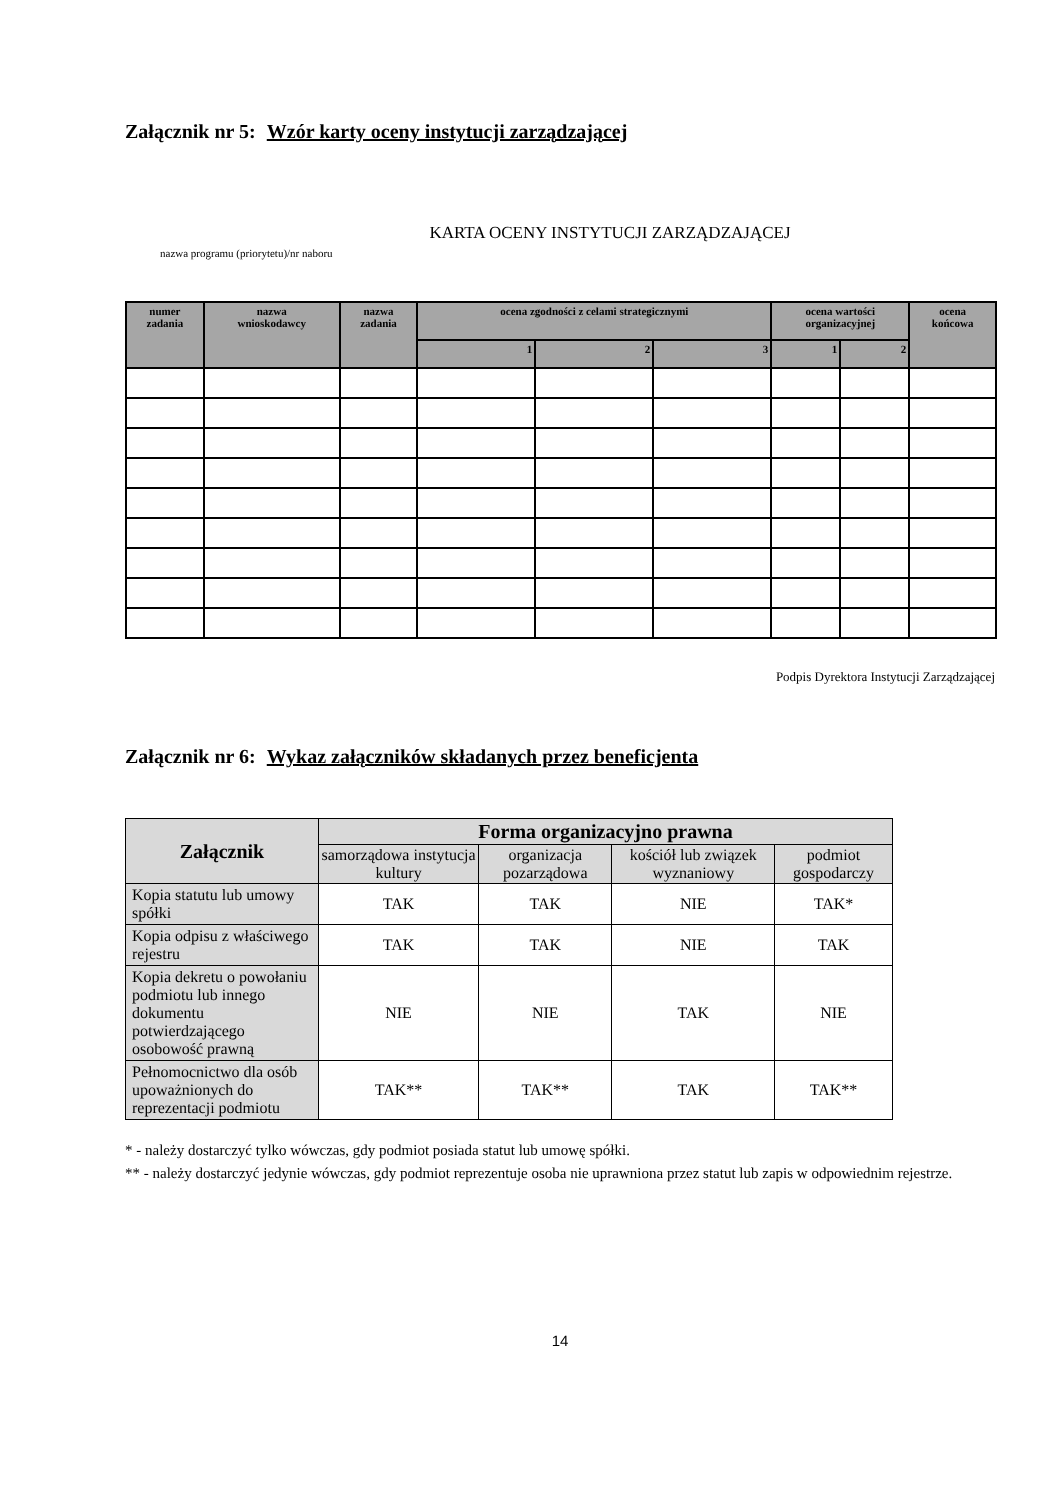Załącznik nr 5: Wzór karty oceny instytucji zarządzającej
KARTA OCENY INSTYTUCJI ZARZĄDZAJĄCEJ
nazwa programu (priorytetu)/nr naboru
| numer zadania | nazwa wnioskodawcy | nazwa zadania | ocena zgodności z celami strategicznymi | | | ocena wartości organizacyjnej | | ocena końcowa |
| --- | --- | --- | --- | --- | --- | --- | --- | --- |
| | | | 1 | 2 | 3 | 1 | 2 | |
Podpis Dyrektora Instytucji Zarządzającej
Załącznik nr 6: Wykaz załączników składanych przez beneficjenta
| Załącznik | Forma organizacyjno prawna | | | |
| --- | --- | --- | --- | --- |
| | samorządowa instytucja kultury | organizacja pozarządowa | kościół lub związek wyznaniowy | podmiot gospodarczy |
| Kopia statutu lub umowy spółki | TAK | TAK | NIE | TAK* |
| Kopia odpisu z właściwego rejestru | TAK | TAK | NIE | TAK |
| Kopia dekretu o powołaniu podmiotu lub innego dokumentu potwierdzającego osobowość prawną | NIE | NIE | TAK | NIE |
| Pełnomocnictwo dla osób upoważnionych do reprezentacji podmiotu | TAK** | TAK** | TAK | TAK** |
* - należy dostarczyć tylko wówczas, gdy podmiot posiada statut lub umowę spółki.
** - należy dostarczyć jedynie wówczas, gdy podmiot reprezentuje osoba nie uprawniona przez statut lub zapis w odpowiednim rejestrze.
14